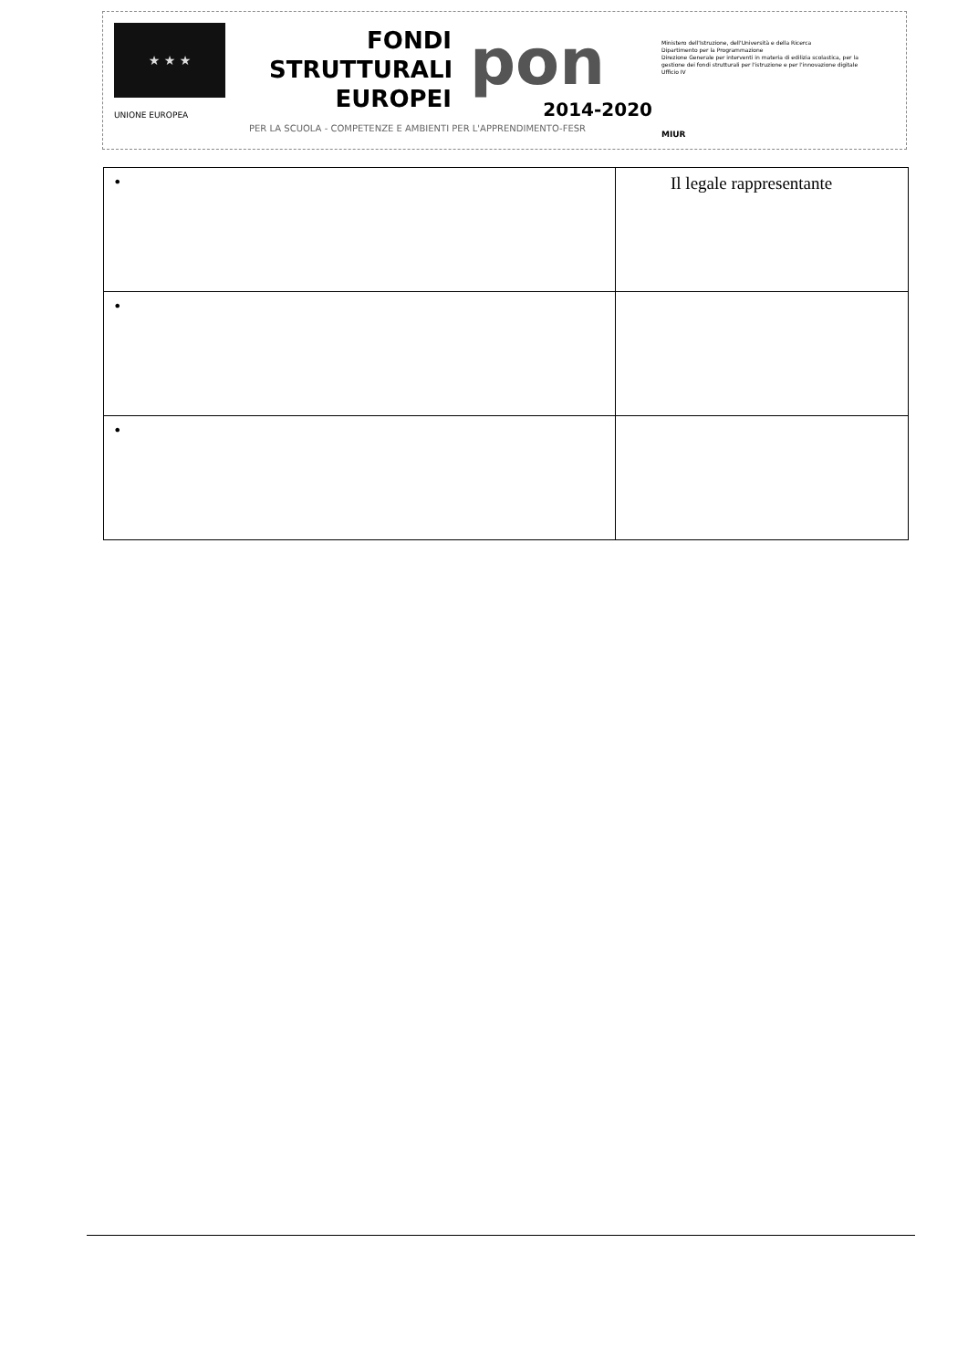★ ★ ★
UNIONE EUROPEA
FONDI
STRUTTURALI
EUROPEI
pon
2014-2020
Ministero dell'Istruzione, dell'Università e della Ricerca
Dipartimento per la Programmazione
Direzione Generale per interventi in materia di edilizia scolastica, per la gestione dei fondi strutturali per l'istruzione e per l'innovazione digitale
Ufficio IV
MIUR
PER LA SCUOLA - COMPETENZE E AMBIENTI PER L'APPRENDIMENTO-FESR
| • | Il legale rappresentante |
| • | |
| • | |